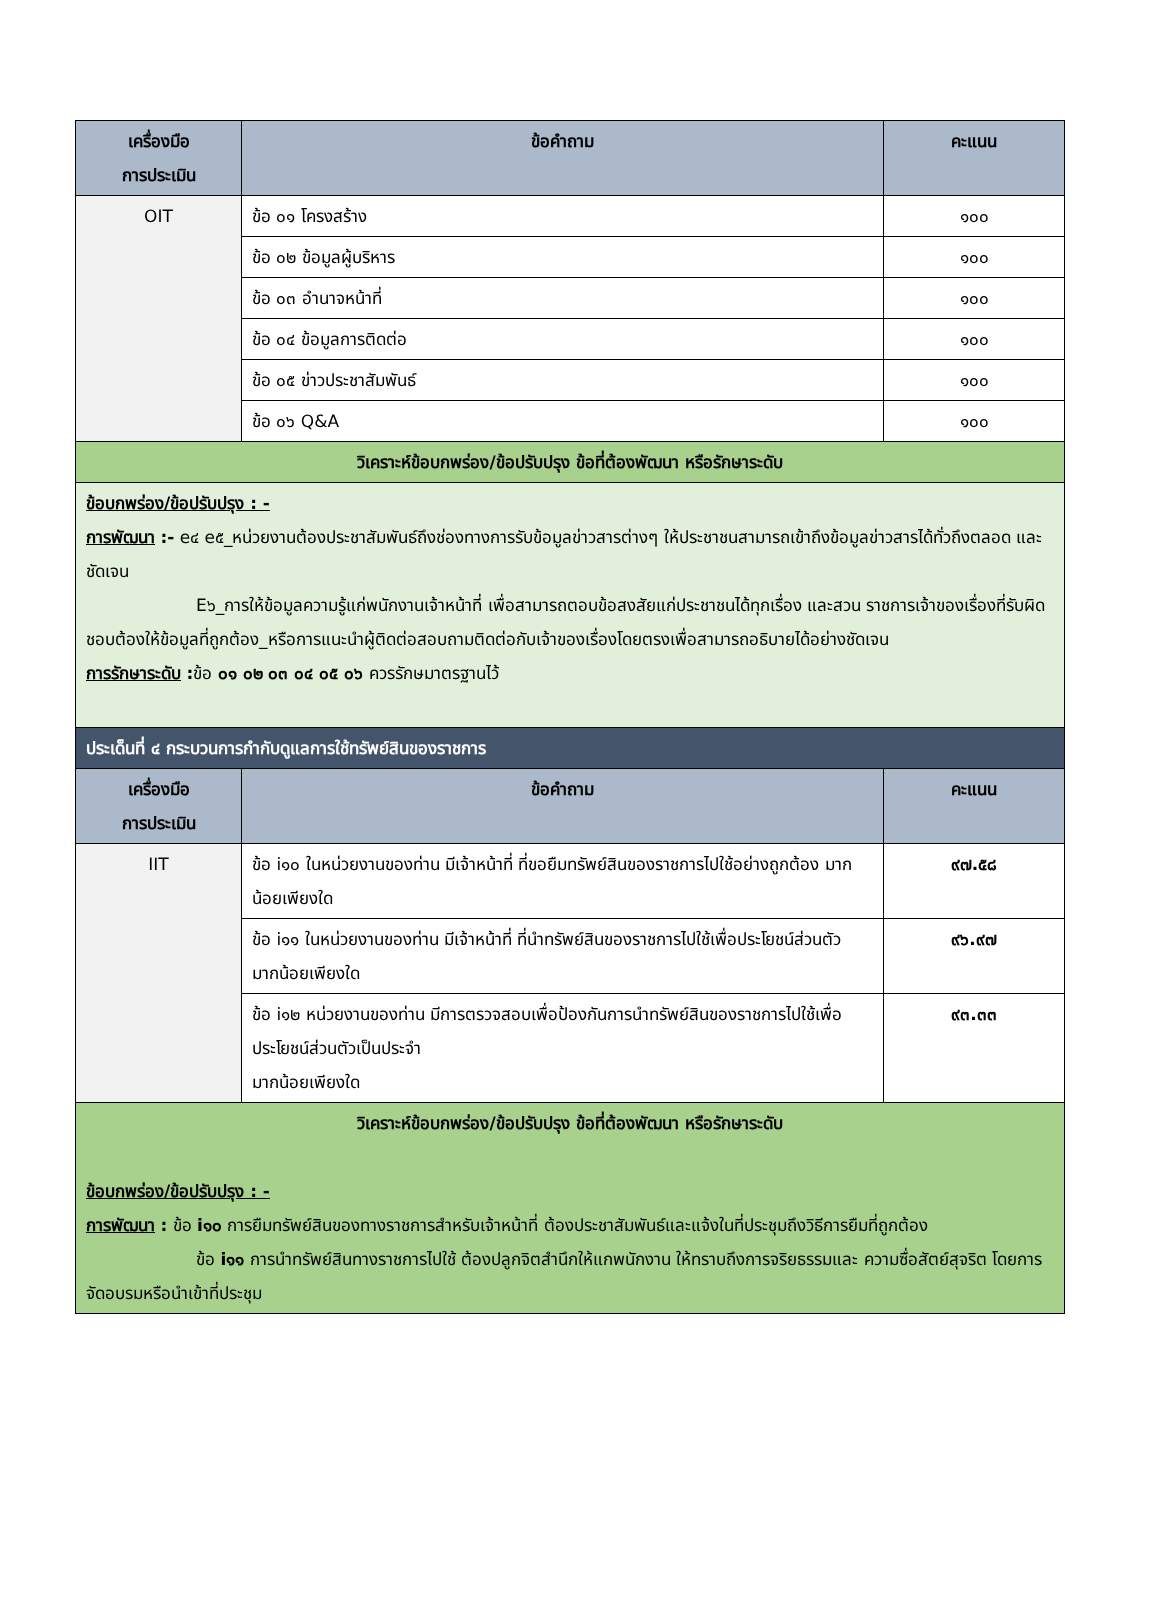| เครื่องมือ การประเมิน | ข้อคำถาม | คะแนน |
| --- | --- | --- |
| OIT | ข้อ ๐๑ โครงสร้าง | ๑๐๐ |
| | ข้อ ๐๒ ข้อมูลผู้บริหาร | ๑๐๐ |
| | ข้อ ๐๓ อำนาจหน้าที่ | ๑๐๐ |
| | ข้อ ๐๔ ข้อมูลการติดต่อ | ๑๐๐ |
| | ข้อ ๐๕ ข่าวประชาสัมพันธ์ | ๑๐๐ |
| | ข้อ ๐๖ Q&A | ๑๐๐ |
| วิเคราะห์ข้อบกพร่อง/ข้อปรับปรุง ข้อที่ต้องพัฒนา หรือรักษาระดับ | | |
| ข้อบกพร่อง/ข้อปรับปรุง : - การพัฒนา :- e๔ e๕_หน่วยงานต้องประชาสัมพันธ์ถึงช่องทางการรับข้อมูลข่าวสารต่างๆ ให้ประชาชนสามารถเข้าถึงข้อมูลข่าวสารได้ทั่วถึงตลอด และชัดเจน E๖_การให้ข้อมูลความรู้แก่พนักงานเจ้าหน้าที่ เพื่อสามารถตอบข้อสงสัยแก่ประชาชนได้ทุกเรื่อง และสวน ราชการเจ้าของเรื่องที่รับผิดชอบต้องให้ข้อมูลที่ถูกต้อง_หรือการแนะนำผู้ติดต่อสอบถามติดต่อกับเจ้าของเรื่องโดยตรงเพื่อสามารถอธิบายได้อย่างชัดเจน การรักษาระดับ : ข้อ ๐๑ ๐๒ ๐๓ ๐๔ ๐๕ ๐๖ ควรรักษมาตรฐานไว้ | | |
| ประเด็นที่ ๔ กระบวนการกำกับดูแลการใช้ทรัพย์สินของราชการ | | |
| เครื่องมือ การประเมิน | ข้อคำถาม | คะแนน |
| IIT | ข้อ i๑๐ ในหน่วยงานของท่าน มีเจ้าหน้าที่ ที่ขอยืมทรัพย์สินของราชการไปใช้อย่างถูกต้อง มากน้อยเพียงใด | ๙๗.๕๘ |
| | ข้อ i๑๑ ในหน่วยงานของท่าน มีเจ้าหน้าที่ ที่นำทรัพย์สินของราชการไปใช้เพื่อประโยชน์ส่วนตัว มากน้อยเพียงใด | ๙๖.๙๗ |
| | ข้อ i๑๒ หน่วยงานของท่าน มีการตรวจสอบเพื่อป้องกันการนำทรัพย์สินของราชการไปใช้เพื่อประโยชน์ส่วนตัวเป็นประจำ มากน้อยเพียงใด | ๙๓.๓๓ |
| วิเคราะห์ข้อบกพร่อง/ข้อปรับปรุง ข้อที่ต้องพัฒนา หรือรักษาระดับ ข้อบกพร่อง/ข้อปรับปรุง : - การพัฒนา : ข้อ i๑๐ การยืมทรัพย์สินของทางราชการสำหรับเจ้าหน้าที่ ต้องประชาสัมพันธ์และแจ้งในที่ประชุมถึงวิธีการยืมที่ถูกต้อง ข้อ i๑๑ การนำทรัพย์สินทางราชการไปใช้ ต้องปลูกจิตสำนึกให้แกพนักงาน ให้ทราบถึงการจริยธรรมและ ความซื่อสัตย์สุจริต โดยการจัดอบรมหรือนำเข้าที่ประชุม | | |